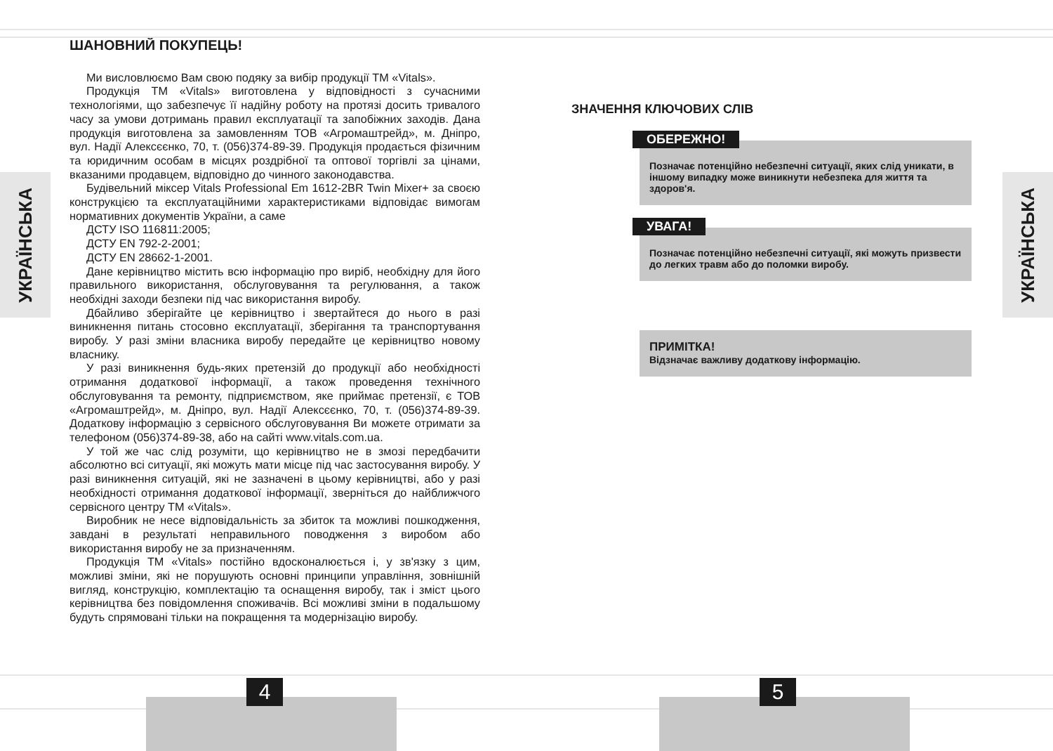УКРАЇНСЬКА
УКРАЇНСЬКА
ШАНОВНИЙ ПОКУПЕЦЬ!
Ми висловлюємо Вам свою подяку за вибір продукції ТМ «Vitals».
Продукція ТМ «Vitals» виготовлена у відповідності з сучасними технологіями, що забезпечує її надійну роботу на протязі досить тривалого часу за умови дотримань правил експлуатації та запобіжних заходів. Дана продукція виготовлена за замовленням ТОВ «Агромаштрейд», м. Дніпро, вул. Надії Алексєєнко, 70, т. (056)374-89-39. Продукція продається фізичним та юридичним особам в місцях роздрібної та оптової торгівлі за цінами, вказаними продавцем, відповідно до чинного законодавства.
Будівельний міксер Vitals Professional Em 1612-2BR Twin Mixer+ за своєю конструкцією та експлуатаційними характеристиками відповідає вимогам нормативних документів України, а саме
ДСТУ ISO 116811:2005;
ДСТУ EN 792-2-2001;
ДСТУ EN 28662-1-2001.
Дане керівництво містить всю інформацію про виріб, необхідну для його правильного використання, обслуговування та регулювання, а також необхідні заходи безпеки під час використання виробу.
Дбайливо зберігайте це керівництво і звертайтеся до нього в разі виникнення питань стосовно експлуатації, зберігання та транспортування виробу. У разі зміни власника виробу передайте це керівництво новому власнику.
У разі виникнення будь-яких претензій до продукції або необхідності отримання додаткової інформації, а також проведення технічного обслуговування та ремонту, підприємством, яке приймає претензії, є ТОВ «Агромаштрейд», м. Дніпро, вул. Надії Алексєєнко, 70, т. (056)374-89-39. Додаткову інформацію з сервісного обслуговування Ви можете отримати за телефоном (056)374-89-38, або на сайті www.vitals.com.ua.
У той же час слід розуміти, що керівництво не в змозі передбачити абсолютно всі ситуації, які можуть мати місце під час застосування виробу. У разі виникнення ситуацій, які не зазначені в цьому керівництві, або у разі необхідності отримання додаткової інформації, зверніться до найближчого сервісного центру ТМ «Vitals».
Виробник не несе відповідальність за збиток та можливі пошкодження, завдані в результаті неправильного поводження з виробом або використання виробу не за призначенням.
Продукція ТМ «Vitals» постійно вдосконалюється і, у зв'язку з цим, можливі зміни, які не порушують основні принципи управління, зовнішній вигляд, конструкцію, комплектацію та оснащення виробу, так і зміст цього керівництва без повідомлення споживачів. Всі можливі зміни в подальшому будуть спрямовані тільки на покращення та модернізацію виробу.
ЗНАЧЕННЯ КЛЮЧОВИХ СЛІВ
ОБЕРЕЖНО!
Позначає потенційно небезпечні ситуації, яких слід уникати, в іншому випадку може виникнути небезпека для життя та здоров'я.
УВАГА!
Позначає потенційно небезпечні ситуації, які можуть призвести до легких травм або до поломки виробу.
ПРИМІТКА!
Відзначає важливу додаткову інформацію.
4 5